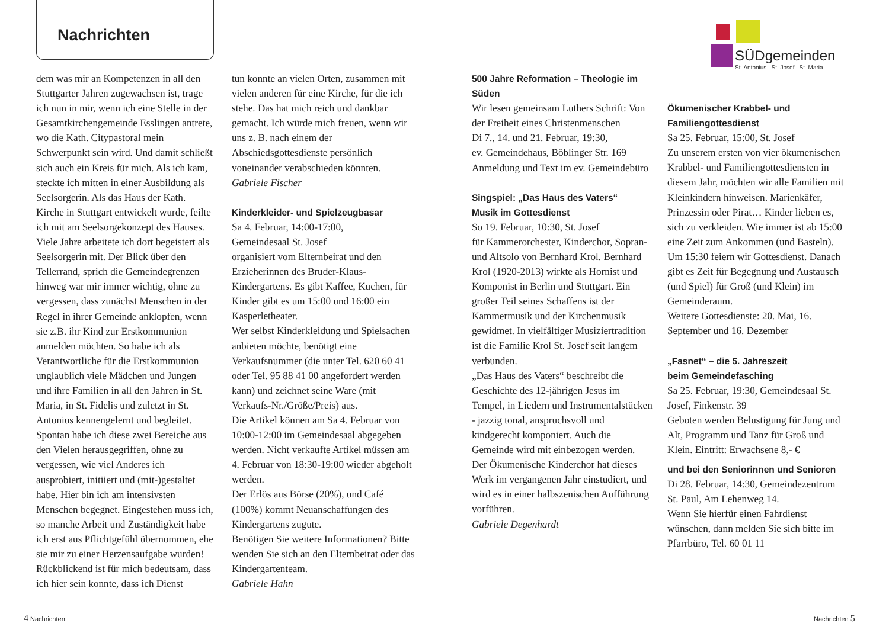Nachrichten
SÜDgemeinden
St. Antonius | St. Josef | St. Maria
dem was mir an Kompetenzen in all den Stuttgarter Jahren zugewachsen ist, trage ich nun in mir, wenn ich eine Stelle in der Gesamtkirchengemeinde Esslingen antrete, wo die Kath. Citypastoral mein Schwerpunkt sein wird. Und damit schließt sich auch ein Kreis für mich. Als ich kam, steckte ich mitten in einer Ausbildung als Seelsorgerin. Als das Haus der Kath. Kirche in Stuttgart entwickelt wurde, feilte ich mit am Seelsorgekonzept des Hauses. Viele Jahre arbeitete ich dort begeistert als Seelsorgerin mit. Der Blick über den Tellerrand, sprich die Gemeindegrenzen hinweg war mir immer wichtig, ohne zu vergessen, dass zunächst Menschen in der Regel in ihrer Gemeinde anklopfen, wenn sie z.B. ihr Kind zur Erstkommunion anmelden möchten. So habe ich als Verantwortliche für die Erstkommunion unglaublich viele Mädchen und Jungen und ihre Familien in all den Jahren in St. Maria, in St. Fidelis und zuletzt in St. Antonius kennengelernt und begleitet. Spontan habe ich diese zwei Bereiche aus den Vielen herausgegriffen, ohne zu vergessen, wie viel Anderes ich ausprobiert, initiiert und (mit-)gestaltet habe. Hier bin ich am intensivsten Menschen begegnet. Eingestehen muss ich, so manche Arbeit und Zuständigkeit habe ich erst aus Pflichtgefühl übernommen, ehe sie mir zu einer Herzensaufgabe wurden! Rückblickend ist für mich bedeutsam, dass ich hier sein konnte, dass ich Dienst
tun konnte an vielen Orten, zusammen mit vielen anderen für eine Kirche, für die ich stehe. Das hat mich reich und dankbar gemacht. Ich würde mich freuen, wenn wir uns z. B. nach einem der Abschiedsgottesdienste persönlich voneinander verabschieden könnten.
Gabriele Fischer
Kinderkleider- und Spielzeugbasar
Sa 4. Februar, 14:00-17:00,
Gemeindesaal St. Josef
organisiert vom Elternbeirat und den Erzieherinnen des Bruder-Klaus-Kindergartens. Es gibt Kaffee, Kuchen, für Kinder gibt es um 15:00 und 16:00 ein Kasperletheater.
Wer selbst Kinderkleidung und Spielsachen anbieten möchte, benötigt eine Verkaufsnummer (die unter Tel. 620 60 41 oder Tel. 95 88 41 00 angefordert werden kann) und zeichnet seine Ware (mit Verkaufs-Nr./Größe/Preis) aus.
Die Artikel können am Sa 4. Februar von 10:00-12:00 im Gemeindesaal abgegeben werden. Nicht verkaufte Artikel müssen am 4. Februar von 18:30-19:00 wieder abgeholt werden.
Der Erlös aus Börse (20%), und Café (100%) kommt Neuanschaffungen des Kindergartens zugute.
Benötigen Sie weitere Informationen? Bitte wenden Sie sich an den Elternbeirat oder das Kindergartenteam.
Gabriele Hahn
500 Jahre Reformation – Theologie im Süden
Wir lesen gemeinsam Luthers Schrift: Von der Freiheit eines Christenmenschen
Di 7., 14. und 21. Februar, 19:30,
ev. Gemeindehaus, Böblinger Str. 169
Anmeldung und Text im ev. Gemeindebüro
Singspiel: „Das Haus des Vaters“
Musik im Gottesdienst
So 19. Februar, 10:30, St. Josef
für Kammerorchester, Kinderchor, Sopran- und Altsolo von Bernhard Krol. Bernhard Krol (1920-2013) wirkte als Hornist und Komponist in Berlin und Stuttgart. Ein großer Teil seines Schaffens ist der Kammermusik und der Kirchenmusik gewidmet. In vielfältiger Musiziertradition ist die Familie Krol St. Josef seit langem verbunden.
„Das Haus des Vaters“ beschreibt die Geschichte des 12-jährigen Jesus im Tempel, in Liedern und Instrumentalstücken - jazzig tonal, anspruchsvoll und kindgerecht komponiert. Auch die Gemeinde wird mit einbezogen werden. Der Ökumenische Kinderchor hat dieses Werk im vergangenen Jahr einstudiert, und wird es in einer halbszenischen Aufführung vorführen.
Gabriele Degenhardt
Ökumenischer Krabbel- und Familiengottesdienst
Sa 25. Februar, 15:00, St. Josef
Zu unserem ersten von vier ökumenischen Krabbel- und Familiengottesdiensten in diesem Jahr, möchten wir alle Familien mit Kleinkindern hinweisen. Marienkäfer, Prinzessin oder Pirat… Kinder lieben es, sich zu verkleiden. Wie immer ist ab 15:00 eine Zeit zum Ankommen (und Basteln). Um 15:30 feiern wir Gottesdienst. Danach gibt es Zeit für Begegnung und Austausch (und Spiel) für Groß (und Klein) im Gemeinderaum.
Weitere Gottesdienste: 20. Mai, 16. September und 16. Dezember
„Fasnet“ – die 5. Jahreszeit
beim Gemeindefasching
Sa 25. Februar, 19:30, Gemeindesaal St. Josef, Finkenstr. 39
Geboten werden Belustigung für Jung und Alt, Programm und Tanz für Groß und Klein. Eintritt: Erwachsene 8,- €
und bei den Seniorinnen und Senioren
Di 28. Februar, 14:30, Gemeindezentrum St. Paul, Am Lehenweg 14.
Wenn Sie hierfür einen Fahrdienst wünschen, dann melden Sie sich bitte im Pfarrbüro, Tel. 60 01 11
4 Nachrichten Nachrichten 5